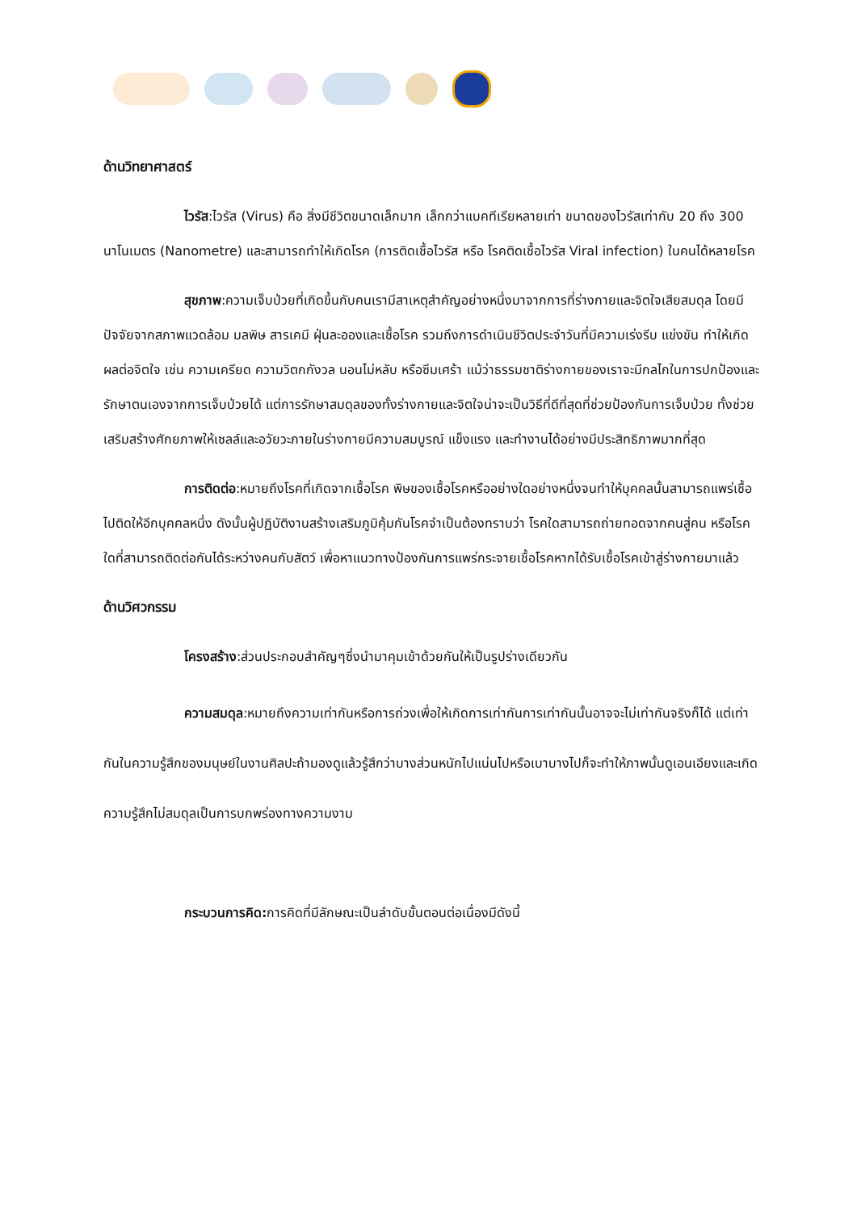ด้านวิทยาศาสตร์
ไวรัส:ไวรัส (Virus) คือ สิ่งมีชีวิตขนาดเล็กมาก เล็กกว่าแบคทีเรียหลายเท่า ขนาดของไวรัสเท่ากับ 20 ถึง 300 นาโนเมตร (Nanometre) และสามารถทำให้เกิดโรค (การติดเชื้อไวรัส หรือ โรคติดเชื้อไวรัส Viral infection) ในคนได้หลายโรค
สุขภาพ:ความเจ็บป่วยที่เกิดขึ้นกับคนเรามีสาเหตุสำคัญอย่างหนึ่งมาจากการที่ร่างกายและจิตใจเสียสมดุล โดยมีปัจจัยจากสภาพแวดล้อม มลพิษ สารเคมี ฝุ่นละอองและเชื้อโรค รวมถึงการดำเนินชีวิตประจำวันที่มีความเร่งรีบ แข่งขัน ทำให้เกิดผลต่อจิตใจ เช่น ความเครียด ความวิตกกังวล นอนไม่หลับ หรือซึมเศร้า แม้ว่าธรรมชาติร่างกายของเราจะมีกลไกในการปกป้องและรักษาตนเองจากการเจ็บป่วยได้ แต่การรักษาสมดุลของทั้งร่างกายและจิตใจน่าจะเป็นวิธีที่ดีที่สุดที่ช่วยป้องกันการเจ็บป่วย ทั้งช่วยเสริมสร้างศักยภาพให้เซลล์และอวัยวะภายในร่างกายมีความสมบูรณ์ แข็งแรง และทำงานได้อย่างมีประสิทธิภาพมากที่สุด
การติดต่อ:หมายถึงโรคที่เกิดจากเชื้อโรค พิษของเชื้อโรคหรืออย่างใดอย่างหนึ่งจนทำให้บุคคลนั้นสามารถแพร่เชื้อไปติดให้อีกบุคคลหนึ่ง ดังนั้นผู้ปฏิบัติงานสร้างเสริมภูมิคุ้มกันโรคจำเป็นต้องทราบว่า โรคใดสามารถถ่ายทอดจากคนสู่คน หรือโรคใดที่สามารถติดต่อกันได้ระหว่างคนกับสัตว์ เพื่อหาแนวทางป้องกันการแพร่กระจายเชื้อโรคหากได้รับเชื้อโรคเข้าสู่ร่างกายมาแล้ว
ด้านวิศวกรรม
โครงสร้าง:ส่วนประกอบสำคัญๆซึ่งนำมาคุมเข้าด้วยกันให้เป็นรูปร่างเดียวกัน
ความสมดุล:หมายถึงความเท่ากันหรือการถ่วงเพื่อให้เกิดการเท่ากันการเท่ากันนั้นอาจจะไม่เท่ากันจริงก็ได้ แต่เท่ากันในความรู้สึกของมนุษย์ในงานศิลปะถ้ามองดูแล้วรู้สึกว่าบางส่วนหนักไปแน่นไปหรือเบาบางไปก็จะทำให้ภาพนั้นดูเอนเอียงและเกิดความรู้สึกไม่สมดุลเป็นการบกพร่องทางความงาม
กระบวนการคิด: การคิดที่มีลักษณะเป็นลำดับขั้นตอนต่อเนื่องมีดังนี้